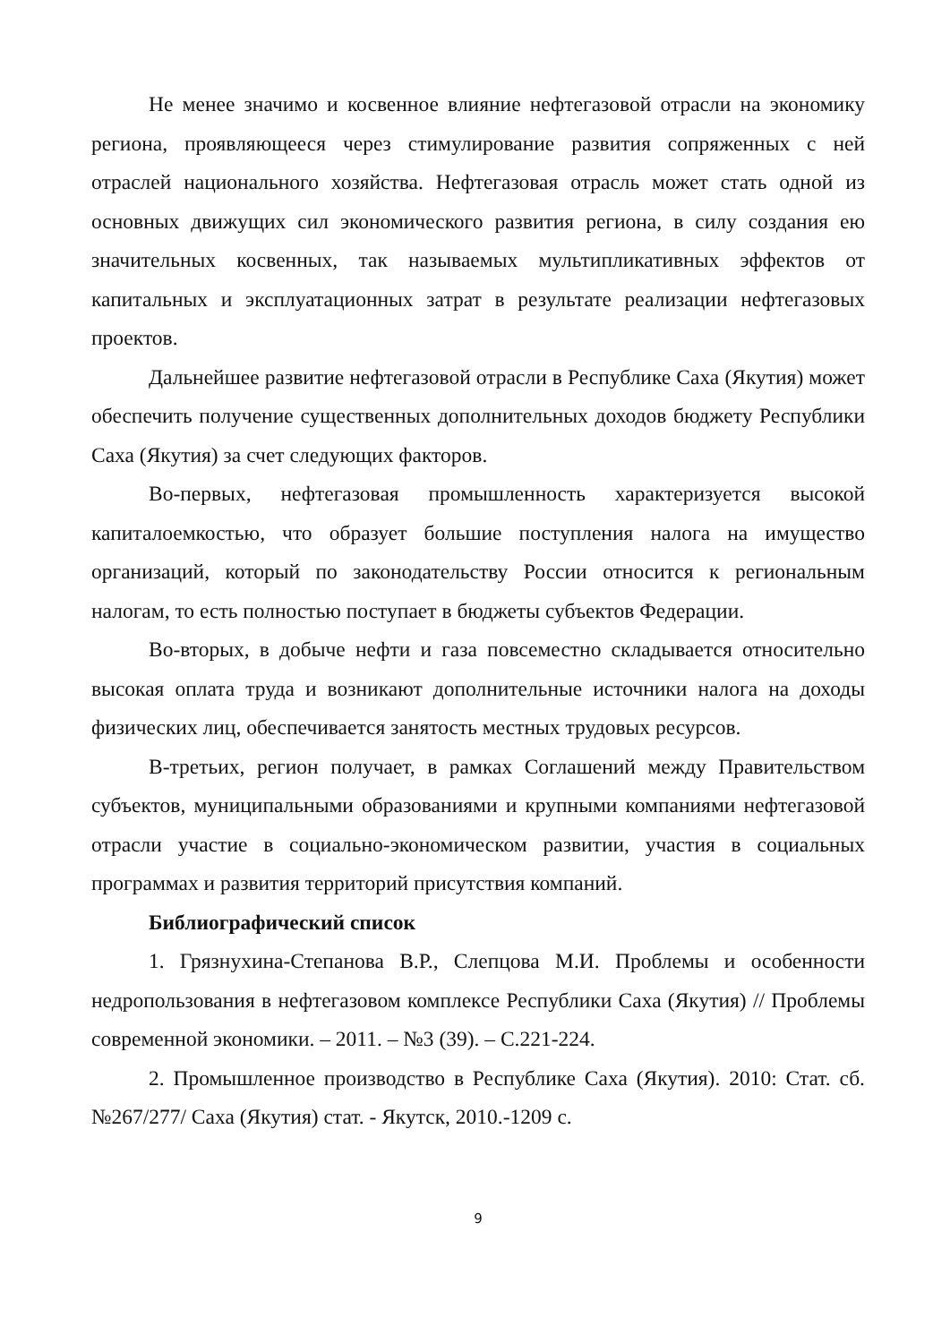Не менее значимо и косвенное влияние нефтегазовой отрасли на экономику региона, проявляющееся через стимулирование развития сопряженных с ней отраслей национального хозяйства. Нефтегазовая отрасль может стать одной из основных движущих сил экономического развития региона, в силу создания ею значительных косвенных, так называемых мультипликативных эффектов от капитальных и эксплуатационных затрат в результате реализации нефтегазовых проектов.
Дальнейшее развитие нефтегазовой отрасли в Республике Саха (Якутия) может обеспечить получение существенных дополнительных доходов бюджету Республики Саха (Якутия) за счет следующих факторов.
Во-первых, нефтегазовая промышленность характеризуется высокой капиталоемкостью, что образует большие поступления налога на имущество организаций, который по законодательству России относится к региональным налогам, то есть полностью поступает в бюджеты субъектов Федерации.
Во-вторых, в добыче нефти и газа повсеместно складывается относительно высокая оплата труда и возникают дополнительные источники налога на доходы физических лиц, обеспечивается занятость местных трудовых ресурсов.
В-третьих, регион получает, в рамках Соглашений между Правительством субъектов, муниципальными образованиями и крупными компаниями нефтегазовой отрасли участие в социально-экономическом развитии, участия в социальных программах и развития территорий присутствия компаний.
Библиографический список
1. Грязнухина-Степанова В.Р., Слепцова М.И. Проблемы и особенности недропользования в нефтегазовом комплексе Республики Саха (Якутия) // Проблемы современной экономики. – 2011. – №3 (39). – С.221-224.
2. Промышленное производство в Республике Саха (Якутия). 2010: Стат. сб. №267/277/ Саха (Якутия) стат. - Якутск, 2010.-1209 с.
9